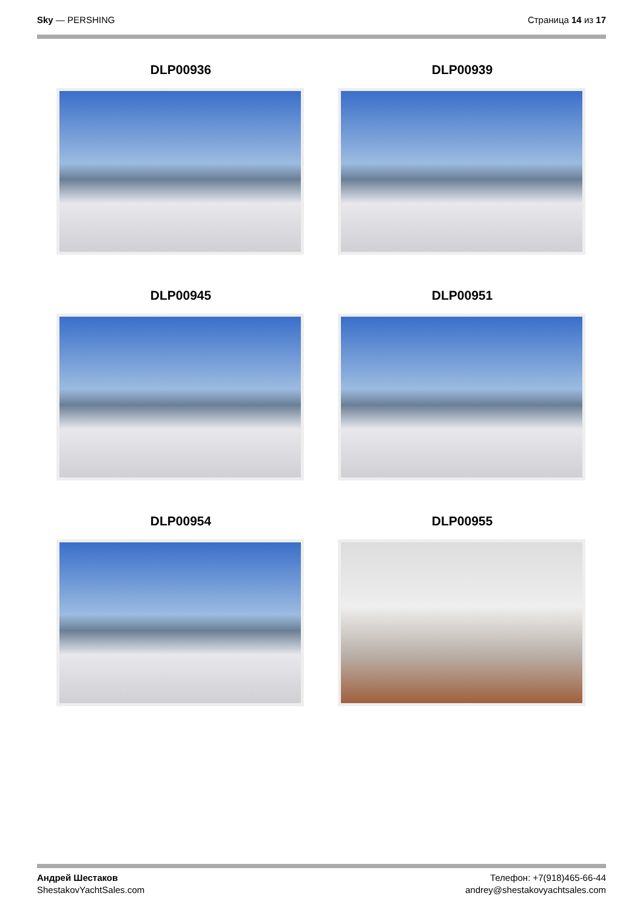Sky — PERSHING Страница 14 из 17
DLP00936
DLP00939
DLP00945
DLP00951
DLP00954
DLP00955
Андрей Шестаков
ShestakovYachtSales.com
Телефон: +7(918)465-66-44
andrey@shestakovyachtsales.com